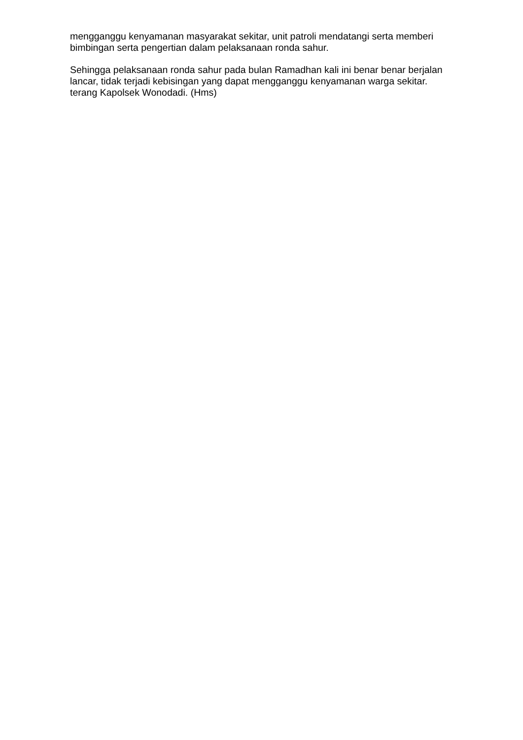mengganggu kenyamanan masyarakat sekitar, unit patroli mendatangi serta memberi bimbingan serta pengertian dalam pelaksanaan ronda sahur.
Sehingga pelaksanaan ronda sahur pada bulan Ramadhan kali ini benar benar berjalan lancar, tidak terjadi kebisingan yang dapat mengganggu kenyamanan warga sekitar. terang Kapolsek Wonodadi. (Hms)